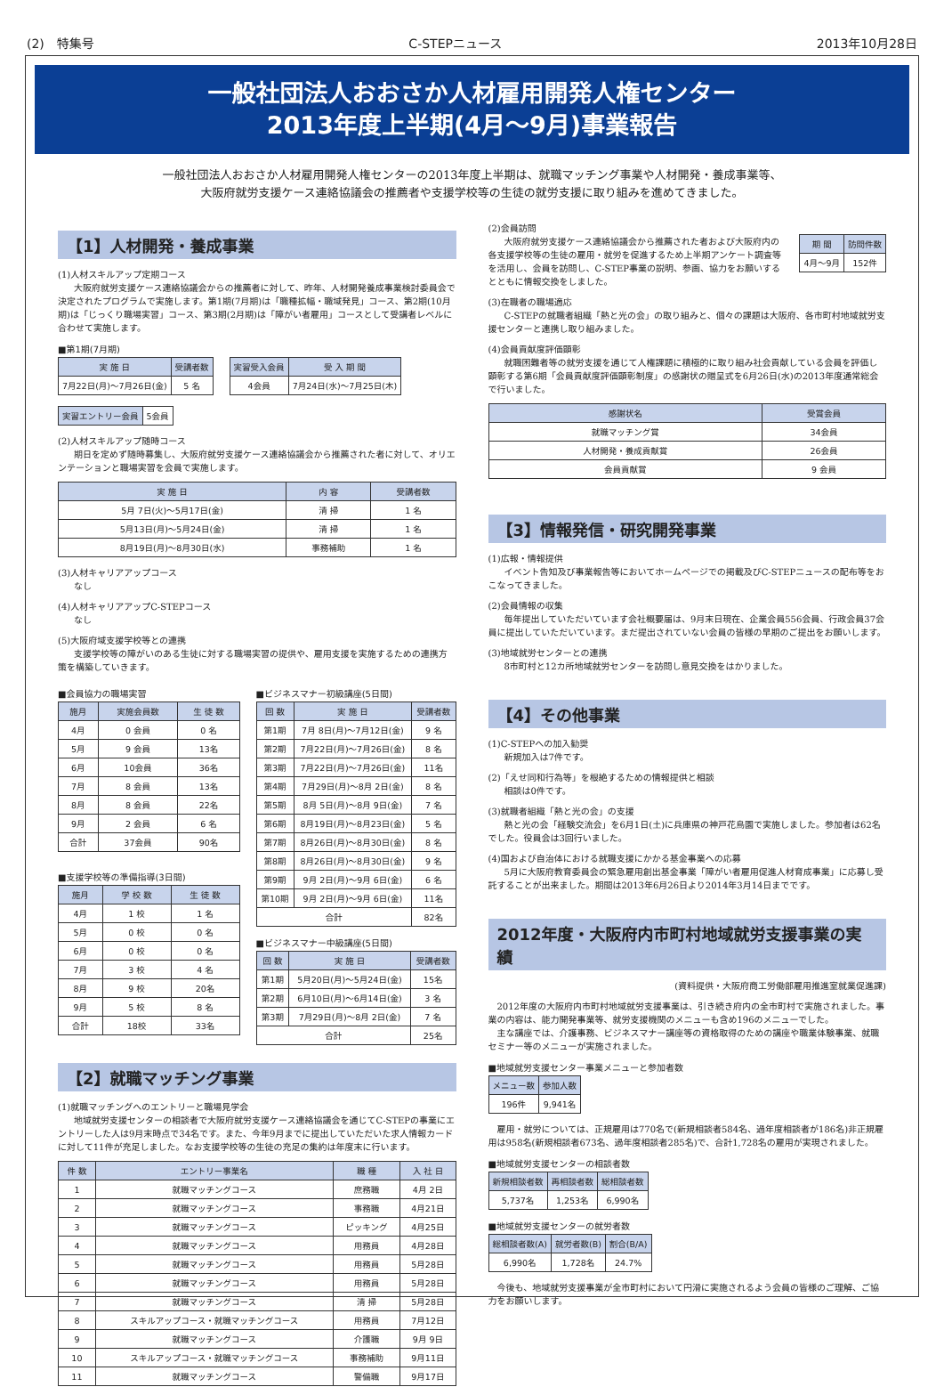(2)　特集号 C-STEPニュース 2013年10月28日
一般社団法人おおさか人材雇用開発人権センター
2013年度上半期(4月～9月)事業報告
一般社団法人おおさか人材雇用開発人権センターの2013年度上半期は、就職マッチング事業や人材開発・養成事業等、
大阪府就労支援ケース連絡協議会の推薦者や支援学校等の生徒の就労支援に取り組みを進めてきました。
【1】人材開発・養成事業
(1)人材スキルアップ定期コース
大阪府就労支援ケース連絡協議会からの推薦者に対して、昨年、人材開発養成事業検討委員会で決定されたプログラムで実施します。第1期(7月期)は「職種拡幅・職域発見」コース、第2期(10月期)は「じっくり職場実習」コース、第3期(2月期)は「障がい者雇用」コースとして受講者レベルに合わせて実施します。
■第1期(7月期)
| 実 施 日 | 受講者数 |
| --- | --- |
| 7月22日(月)～7月26日(金) | 5 名 |
| 実習受入会員 | 受 入 期 間 |
| --- | --- |
| 4会員 | 7月24日(水)～7月25日(木) |
| 実習エントリー会員 | 5会員 |
(2)人材スキルアップ随時コース
期日を定めず随時募集し、大阪府就労支援ケース連絡協議会から推薦された者に対して、オリエンテーションと職場実習を会員で実施します。
| 実 施 日 | 内 容 | 受講者数 |
| --- | --- | --- |
| 5月 7日(火)～5月17日(金) | 清 掃 | 1 名 |
| 5月13日(月)～5月24日(金) | 清 掃 | 1 名 |
| 8月19日(月)～8月30日(水) | 事務補助 | 1 名 |
(3)人材キャリアアップコース
なし
(4)人材キャリアアップC-STEPコース
なし
(5)大阪府域支援学校等との連携
支援学校等の障がいのある生徒に対する職場実習の提供や、雇用支援を実施するための連携方策を構築していきます。
■会員協力の職場実習
| 施月 | 実施会員数 | 生 徒 数 |
| --- | --- | --- |
| 4月 | 0 会員 | 0 名 |
| 5月 | 9 会員 | 13名 |
| 6月 | 10会員 | 36名 |
| 7月 | 8 会員 | 13名 |
| 8月 | 8 会員 | 22名 |
| 9月 | 2 会員 | 6 名 |
| 合計 | 37会員 | 90名 |
■支援学校等の準備指導(3日間)
| 施月 | 学 校 数 | 生 徒 数 |
| --- | --- | --- |
| 4月 | 1 校 | 1 名 |
| 5月 | 0 校 | 0 名 |
| 6月 | 0 校 | 0 名 |
| 7月 | 3 校 | 4 名 |
| 8月 | 9 校 | 20名 |
| 9月 | 5 校 | 8 名 |
| 合計 | 18校 | 33名 |
■ビジネスマナー初級講座(5日間)
| 回 数 | 実 施 日 | 受講者数 |
| --- | --- | --- |
| 第1期 | 7月 8日(月)～7月12日(金) | 9 名 |
| 第2期 | 7月22日(月)～7月26日(金) | 8 名 |
| 第3期 | 7月22日(月)～7月26日(金) | 11名 |
| 第4期 | 7月29日(月)～8月 2日(金) | 8 名 |
| 第5期 | 8月 5日(月)～8月 9日(金) | 7 名 |
| 第6期 | 8月19日(月)～8月23日(金) | 5 名 |
| 第7期 | 8月26日(月)～8月30日(金) | 8 名 |
| 第8期 | 8月26日(月)～8月30日(金) | 9 名 |
| 第9期 | 9月 2日(月)～9月 6日(金) | 6 名 |
| 第10期 | 9月 2日(月)～9月 6日(金) | 11名 |
| 合計 | | 82名 |
■ビジネスマナー中級講座(5日間)
| 回 数 | 実 施 日 | 受講者数 |
| --- | --- | --- |
| 第1期 | 5月20日(月)～5月24日(金) | 15名 |
| 第2期 | 6月10日(月)～6月14日(金) | 3 名 |
| 第3期 | 7月29日(月)～8月 2日(金) | 7 名 |
| 合計 | | 25名 |
【2】就職マッチング事業
(1)就職マッチングへのエントリーと職場見学会
地域就労支援センターの相談者で大阪府就労支援ケース連絡協議会を通じてC-STEPの事業にエントリーした人は9月末時点で34名です。また、今年9月までに提出していただいた求人情報カードに対して11件が充足しました。なお支援学校等の生徒の充足の集約は年度末に行います。
| 件 数 | エントリー事業名 | 職 種 | 入 社 日 |
| --- | --- | --- | --- |
| 1 | 就職マッチングコース | 庶務職 | 4月 2日 |
| 2 | 就職マッチングコース | 事務職 | 4月21日 |
| 3 | 就職マッチングコース | ピッキング | 4月25日 |
| 4 | 就職マッチングコース | 用務員 | 4月28日 |
| 5 | 就職マッチングコース | 用務員 | 5月28日 |
| 6 | 就職マッチングコース | 用務員 | 5月28日 |
| 7 | 就職マッチングコース | 清 掃 | 5月28日 |
| 8 | スキルアップコース・就職マッチングコース | 用務員 | 7月12日 |
| 9 | 就職マッチングコース | 介護職 | 9月 9日 |
| 10 | スキルアップコース・就職マッチングコース | 事務補助 | 9月11日 |
| 11 | 就職マッチングコース | 警備職 | 9月17日 |
(2)会員訪問
大阪府就労支援ケース連絡協議会から推薦された者および大阪府内の各支援学校等の生徒の雇用・就労を促進するため上半期アンケート調査等を活用し、会員を訪問し、C-STEP事業の説明、参画、協力をお願いするとともに情報交換をしました。
| 期 間 | 訪問件数 |
| --- | --- |
| 4月～9月 | 152件 |
(3)在職者の職場適応
C-STEPの就職者組織「熱と光の会」の取り組みと、個々の課題は大阪府、各市町村地域就労支援センターと連携し取り組みました。
(4)会員貢献度評価顕彰
就職困難者等の就労支援を通じて人権課題に積極的に取り組み社会貢献している会員を評価し顕彰する第6期「会員貢献度評価顕彰制度」の感謝状の贈呈式を6月26日(水)の2013年度通常総会で行いました。
| 感謝状名 | 受賞会員 |
| --- | --- |
| 就職マッチング賞 | 34会員 |
| 人材開発・養成貢献賞 | 26会員 |
| 会員貢献賞 | 9 会員 |
【3】情報発信・研究開発事業
(1)広報・情報提供
イベント告知及び事業報告等においてホームページでの掲載及びC-STEPニュースの配布等をおこなってきました。
(2)会員情報の収集
毎年提出していただいています会社概要届は、9月末日現在、企業会員556会員、行政会員37会員に提出していただいています。まだ提出されていない会員の皆様の早期のご提出をお願いします。
(3)地域就労センターとの連携
8市町村と12カ所地域就労センターを訪問し意見交換をはかりました。
【4】その他事業
(1)C-STEPへの加入勧奨
新規加入は7件です。
(2)「えせ同和行為等」を根絶するための情報提供と相談
相談は0件です。
(3)就職者組織「熱と光の会」の支援
熱と光の会「経験交流会」を6月1日(土)に兵庫県の神戸花鳥園で実施しました。参加者は62名でした。役員会は3回行いました。
(4)国および自治体における就職支援にかかる基金事業への応募
5月に大阪府教育委員会の緊急雇用創出基金事業「障がい者雇用促進人材育成事業」に応募し受託することが出来ました。期間は2013年6月26日より2014年3月14日までです。
2012年度・大阪府内市町村地域就労支援事業の実績
(資料提供・大阪府商工労働部雇用推進室就業促進課)
　2012年度の大阪府内市町村地域就労支援事業は、引き続き府内の全市町村で実施されました。事業の内容は、能力開発事業等、就労支援機関のメニューも含め196のメニューでした。
　主な講座では、介護事務、ビジネスマナー講座等の資格取得のための講座や職業体験事業、就職セミナー等のメニューが実施されました。
■地域就労支援センター事業メニューと参加者数
| メニュー数 | 参加人数 |
| --- | --- |
| 196件 | 9,941名 |
　雇用・就労については、正規雇用は770名で(新規相談者584名、過年度相談者が186名)非正規雇用は958名(新規相談者673名、過年度相談者285名)で、合計1,728名の雇用が実現されました。
■地域就労支援センターの相談者数
| 新規相談者数 | 再相談者数 | 総相談者数 |
| --- | --- | --- |
| 5,737名 | 1,253名 | 6,990名 |
■地域就労支援センターの就労者数
| 総相談者数(A) | 就労者数(B) | 割合(B/A) |
| --- | --- | --- |
| 6,990名 | 1,728名 | 24.7% |
　今後も、地域就労支援事業が全市町村において円滑に実施されるよう会員の皆様のご理解、ご協力をお願いします。